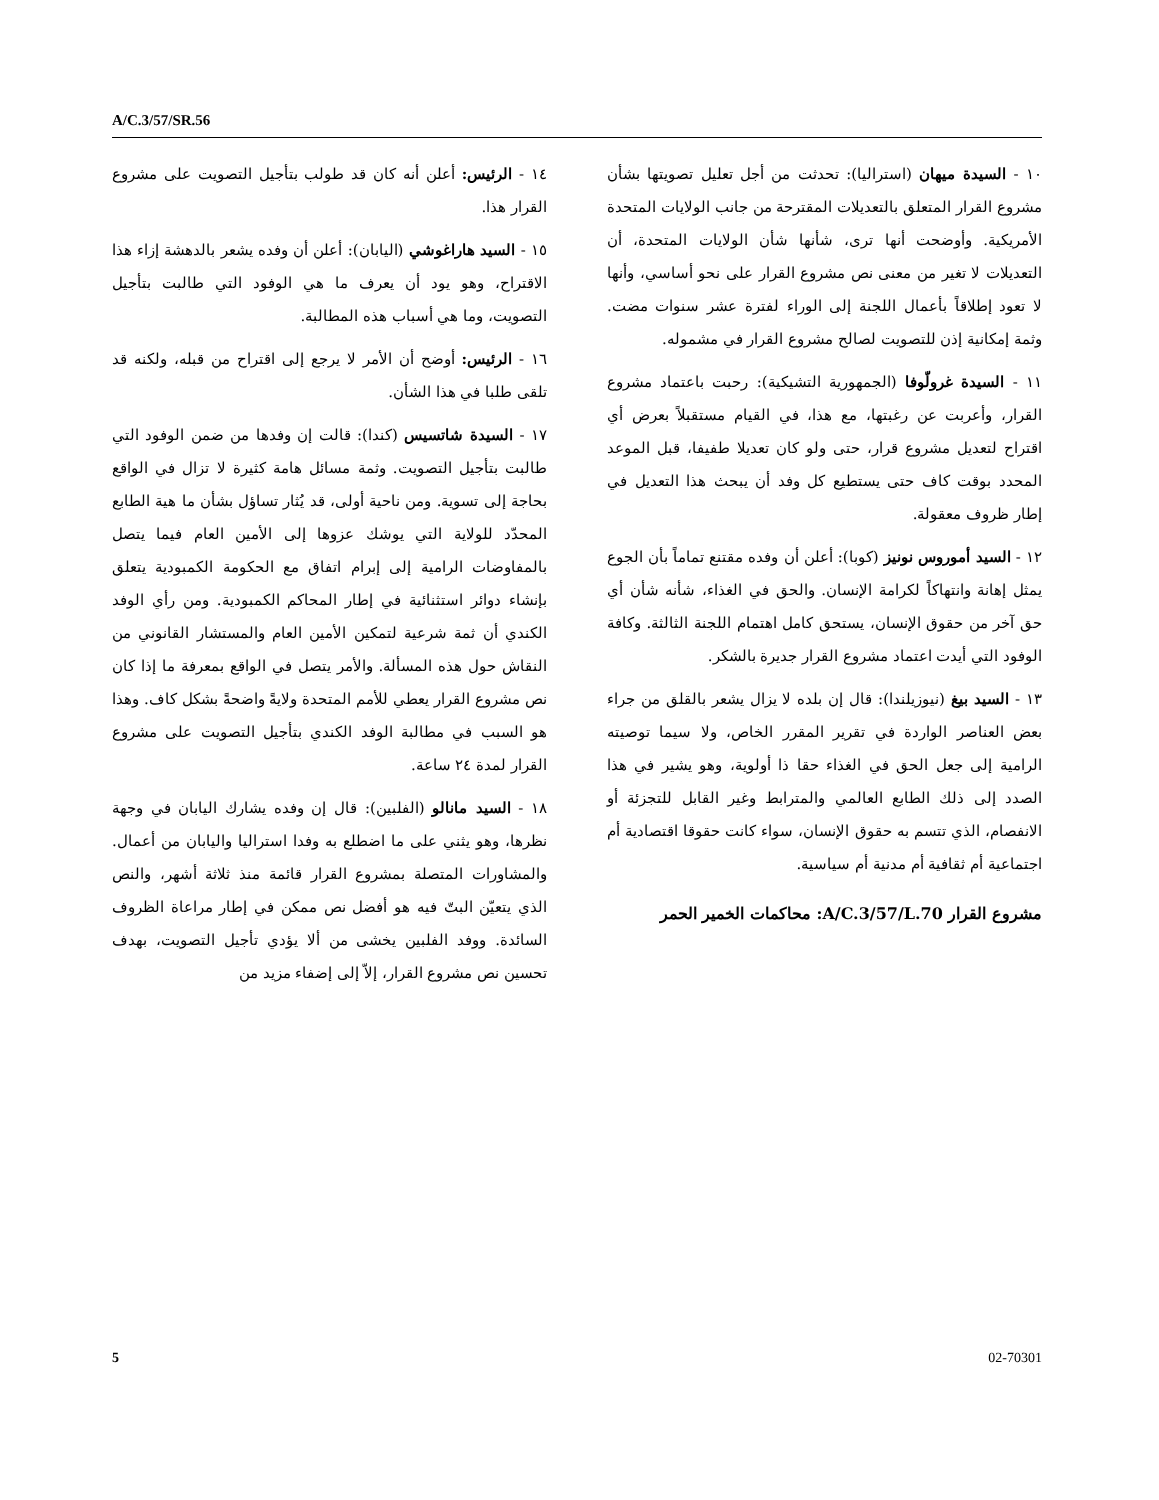A/C.3/57/SR.56
١٠ - السيدة ميهان (استراليا): تحدثت من أجل تعليل تصويتها بشأن مشروع القرار المتعلق بالتعديلات المقترحة من جانب الولايات المتحدة الأمريكية. وأوضحت أنها ترى، شأنها شأن الولايات المتحدة، أن التعديلات لا تغير من معنى نص مشروع القرار على نحو أساسي، وأنها لا تعود إطلاقاً بأعمال اللجنة إلى الوراء لفترة عشر سنوات مضت. وثمة إمكانية إذن للتصويت لصالح مشروع القرار في مشموله.
١١ - السيدة غرولّوفا (الجمهورية التشيكية): رحبت باعتماد مشروع القرار، وأعربت عن رغبتها، مع هذا، في القيام مستقبلاً بعرض أي اقتراح لتعديل مشروع قرار، حتى ولو كان تعديلا طفيفا، قبل الموعد المحدد بوقت كاف حتى يستطيع كل وفد أن يبحث هذا التعديل في إطار ظروف معقولة.
١٢ - السيد أموروس نونيز (كوبا): أعلن أن وفده مقتنع تماماً بأن الجوع يمثل إهانة وانتهاكاً لكرامة الإنسان. والحق في الغذاء، شأنه شأن أي حق آخر من حقوق الإنسان، يستحق كامل اهتمام اللجنة الثالثة. وكافة الوفود التي أيدت اعتماد مشروع القرار جديرة بالشكر.
١٣ - السيد بيغ (نيوزيلندا): قال إن بلده لا يزال يشعر بالقلق من جراء بعض العناصر الواردة في تقرير المقرر الخاص، ولا سيما توصيته الرامية إلى جعل الحق في الغذاء حقا ذا أولوية، وهو يشير في هذا الصدد إلى ذلك الطابع العالمي والمترابط وغير القابل للتجزئة أو الانفصام، الذي تتسم به حقوق الإنسان، سواء كانت حقوقا اقتصادية أم اجتماعية أم ثقافية أم مدنية أم سياسية.
مشروع القرار A/C.3/57/L.70: محاكمات الخمير الحمر
١٤ - الرئيس: أعلن أنه كان قد طولب بتأجيل التصويت على مشروع القرار هذا.
١٥ - السيد هاراغوشي (اليابان): أعلن أن وفده يشعر بالدهشة إزاء هذا الاقتراح، وهو يود أن يعرف ما هي الوفود التي طالبت بتأجيل التصويت، وما هي أسباب هذه المطالبة.
١٦ - الرئيس: أوضح أن الأمر لا يرجع إلى اقتراح من قبله، ولكنه قد تلقى طلبا في هذا الشأن.
١٧ - السيدة شاتسيس (كندا): قالت إن وفدها من ضمن الوفود التي طالبت بتأجيل التصويت. وثمة مسائل هامة كثيرة لا تزال في الواقع بحاجة إلى تسوية. ومن ناحية أولى، قد يُثار تساؤل بشأن ما هية الطابع المحدّد للولاية التي يوشك عزوها إلى الأمين العام فيما يتصل بالمفاوضات الرامية إلى إبرام اتفاق مع الحكومة الكمبودية يتعلق بإنشاء دوائر استثنائية في إطار المحاكم الكمبودية. ومن رأي الوفد الكندي أن ثمة شرعية لتمكين الأمين العام والمستشار القانوني من النقاش حول هذه المسألة. والأمر يتصل في الواقع بمعرفة ما إذا كان نص مشروع القرار يعطي للأمم المتحدة ولايةً واضحةً بشكل كاف. وهذا هو السبب في مطالبة الوفد الكندي بتأجيل التصويت على مشروع القرار لمدة ٢٤ ساعة.
١٨ - السيد مانالو (الفلبين): قال إن وفده يشارك اليابان في وجهة نظرها، وهو يثني على ما اضطلع به وفدا استراليا واليابان من أعمال. والمشاورات المتصلة بمشروع القرار قائمة منذ ثلاثة أشهر، والنص الذي يتعيّن البتّ فيه هو أفضل نص ممكن في إطار مراعاة الظروف السائدة. ووفد الفلبين يخشى من ألا يؤدي تأجيل التصويت، بهدف تحسين نص مشروع القرار، إلاّ إلى إضفاء مزيد من
5 02-70301